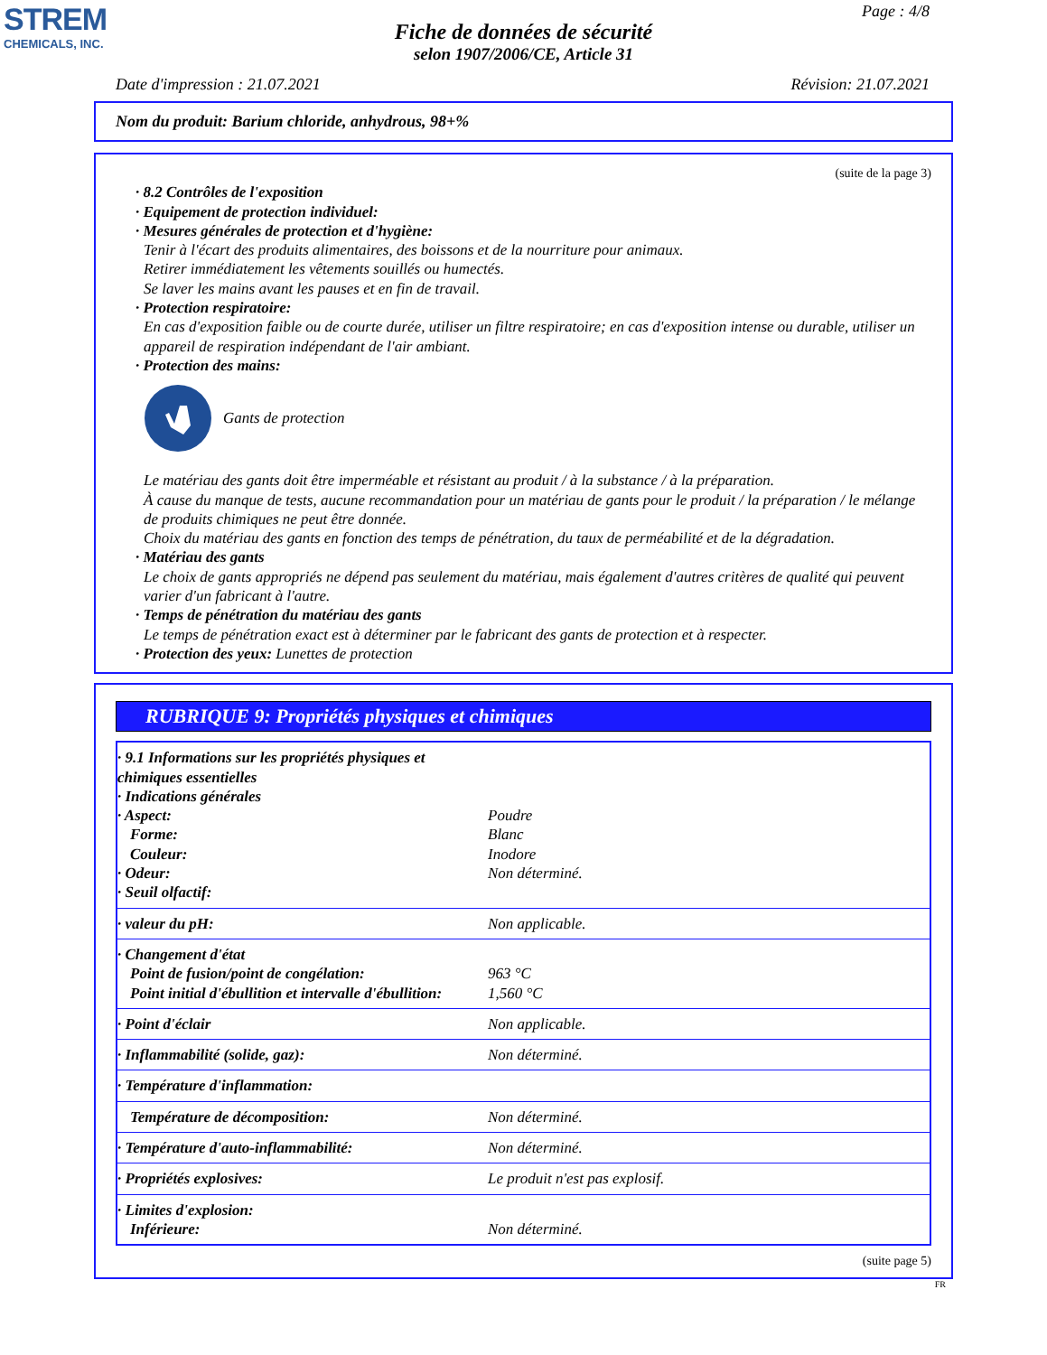STREM
CHEMICALS, INC.
Page : 4/8
Fiche de données de sécurité
selon 1907/2006/CE, Article 31
Date d'impression : 21.07.2021 Révision: 21.07.2021
Nom du produit: Barium chloride, anhydrous, 98+%
(suite de la page 3)
· 8.2 Contrôles de l'exposition
· Equipement de protection individuel:
· Mesures générales de protection et d'hygiène:
Tenir à l'écart des produits alimentaires, des boissons et de la nourriture pour animaux.
Retirer immédiatement les vêtements souillés ou humectés.
Se laver les mains avant les pauses et en fin de travail.
· Protection respiratoire:
En cas d'exposition faible ou de courte durée, utiliser un filtre respiratoire; en cas d'exposition intense ou durable, utiliser un appareil de respiration indépendant de l'air ambiant.
· Protection des mains:
Gants de protection
Le matériau des gants doit être imperméable et résistant au produit / à la substance / à la préparation.
À cause du manque de tests, aucune recommandation pour un matériau de gants pour le produit / la préparation / le mélange de produits chimiques ne peut être donnée.
Choix du matériau des gants en fonction des temps de pénétration, du taux de perméabilité et de la dégradation.
· Matériau des gants
Le choix de gants appropriés ne dépend pas seulement du matériau, mais également d'autres critères de qualité qui peuvent varier d'un fabricant à l'autre.
· Temps de pénétration du matériau des gants
Le temps de pénétration exact est à déterminer par le fabricant des gants de protection et à respecter.
· Protection des yeux: Lunettes de protection
RUBRIQUE 9: Propriétés physiques et chimiques
| · 9.1 Informations sur les propriétés physiques et chimiques essentielles · Indications générales · Aspect: Forme: Couleur: · Odeur: · Seuil olfactif: | Poudre Blanc Inodore Non déterminé. |
| · valeur du pH: | Non applicable. |
| · Changement d'état Point de fusion/point de congélation: Point initial d'ébullition et intervalle d'ébullition: | 963 °C 1,560 °C |
| · Point d'éclair | Non applicable. |
| · Inflammabilité (solide, gaz): | Non déterminé. |
| · Température d'inflammation: | |
| Température de décomposition: | Non déterminé. |
| · Température d'auto-inflammabilité: | Non déterminé. |
| · Propriétés explosives: | Le produit n'est pas explosif. |
| · Limites d'explosion: Inférieure: | Non déterminé. |
(suite page 5)
FR